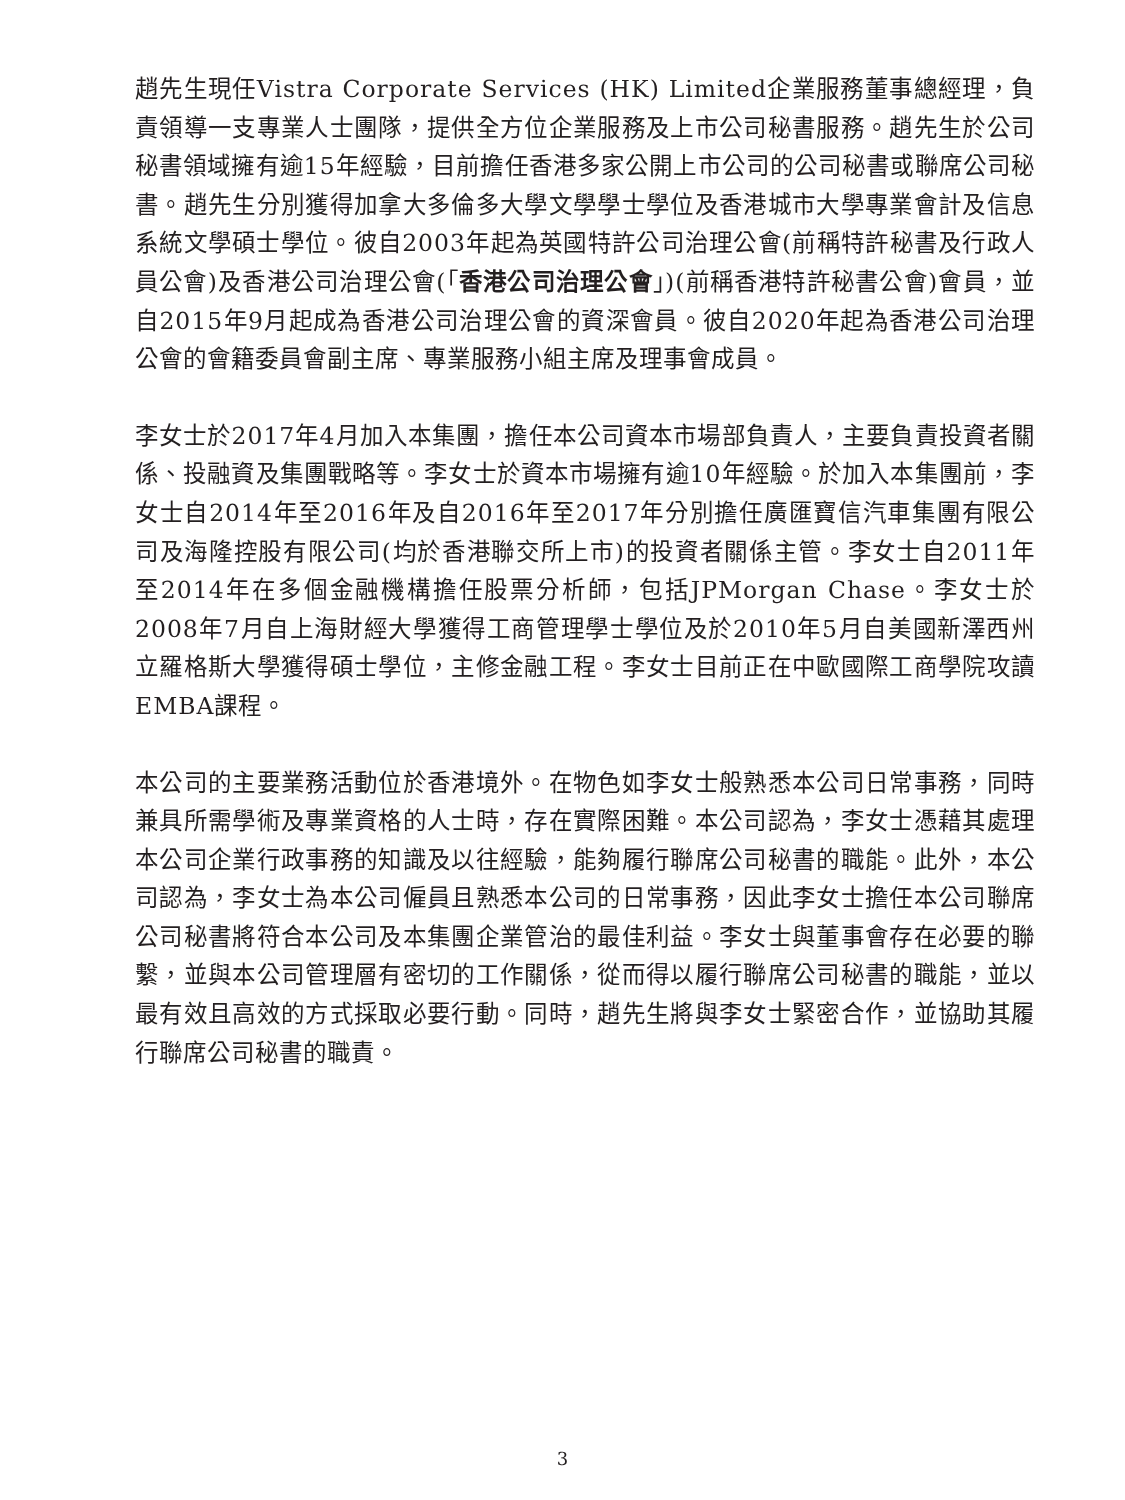趙先生現任Vistra Corporate Services (HK) Limited企業服務董事總經理，負責領導一支專業人士團隊，提供全方位企業服務及上市公司秘書服務。趙先生於公司秘書領域擁有逾15年經驗，目前擔任香港多家公開上市公司的公司秘書或聯席公司秘書。趙先生分別獲得加拿大多倫多大學文學學士學位及香港城市大學專業會計及信息系統文學碩士學位。彼自2003年起為英國特許公司治理公會(前稱特許秘書及行政人員公會)及香港公司治理公會(「香港公司治理公會」)(前稱香港特許秘書公會)會員，並自2015年9月起成為香港公司治理公會的資深會員。彼自2020年起為香港公司治理公會的會籍委員會副主席、專業服務小組主席及理事會成員。
李女士於2017年4月加入本集團，擔任本公司資本市場部負責人，主要負責投資者關係、投融資及集團戰略等。李女士於資本市場擁有逾10年經驗。於加入本集團前，李女士自2014年至2016年及自2016年至2017年分別擔任廣匯寶信汽車集團有限公司及海隆控股有限公司(均於香港聯交所上市)的投資者關係主管。李女士自2011年至2014年在多個金融機構擔任股票分析師，包括JPMorgan Chase。李女士於2008年7月自上海財經大學獲得工商管理學士學位及於2010年5月自美國新澤西州立羅格斯大學獲得碩士學位，主修金融工程。李女士目前正在中歐國際工商學院攻讀EMBA課程。
本公司的主要業務活動位於香港境外。在物色如李女士般熟悉本公司日常事務，同時兼具所需學術及專業資格的人士時，存在實際困難。本公司認為，李女士憑藉其處理本公司企業行政事務的知識及以往經驗，能夠履行聯席公司秘書的職能。此外，本公司認為，李女士為本公司僱員且熟悉本公司的日常事務，因此李女士擔任本公司聯席公司秘書將符合本公司及本集團企業管治的最佳利益。李女士與董事會存在必要的聯繫，並與本公司管理層有密切的工作關係，從而得以履行聯席公司秘書的職能，並以最有效且高效的方式採取必要行動。同時，趙先生將與李女士緊密合作，並協助其履行聯席公司秘書的職責。
3